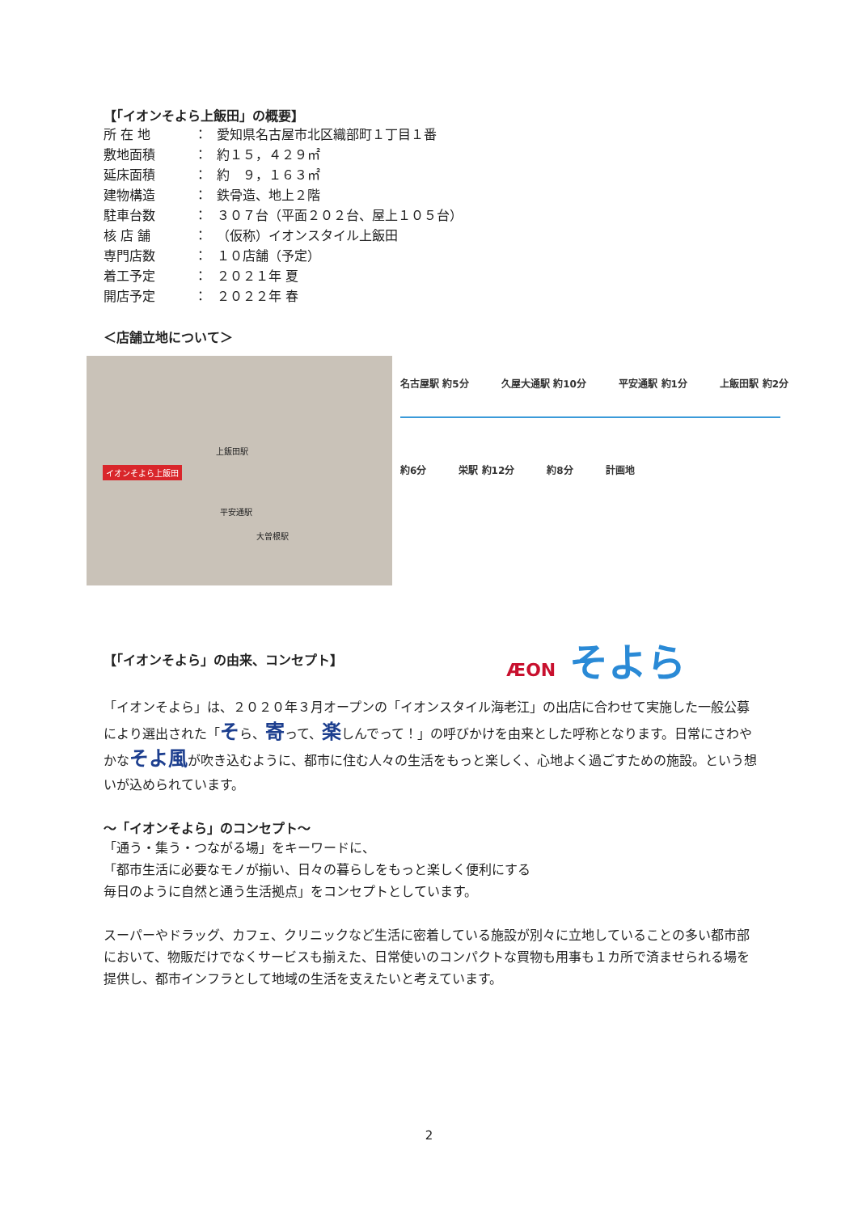【「イオンそよら上飯田」の概要】
所 在 地 ： 愛知県名古屋市北区織部町１丁目１番
敷地面積 ： 約１５，４２９㎡
延床面積 ： 約　９，１６３㎡
建物構造 ： 鉄骨造、地上２階
駐車台数 ： ３０７台（平面２０２台、屋上１０５台）
核 店 舗 ： （仮称）イオンスタイル上飯田
専門店数 ： １０店舗（予定）
着工予定 ： ２０２１年 夏
開店予定 ： ２０２２年 春
＜店舗立地について＞
イオンそよら上飯田
上飯田駅
平安通駅
大曽根駅
名古屋駅 約5分 久屋大通駅 約10分 平安通駅 約1分 上飯田駅 約2分
約6分 栄駅 約12分 約8分 計画地
【「イオンそよら」の由来、コンセプト】
ÆON そよら
「イオンそよら」は、２０２０年３月オープンの「イオンスタイル海老江」の出店に合わせて実施した一般公募により選出された「そら、寄って、楽しんでって！」の呼びかけを由来とした呼称となります。日常にさわやかなそよ風が吹き込むように、都市に住む人々の生活をもっと楽しく、心地よく過ごすための施設。という想いが込められています。
～「イオンそよら」のコンセプト～
「通う・集う・つながる場」をキーワードに、
「都市生活に必要なモノが揃い、日々の暮らしをもっと楽しく便利にする
毎日のように自然と通う生活拠点」をコンセプトとしています。
スーパーやドラッグ、カフェ、クリニックなど生活に密着している施設が別々に立地していることの多い都市部において、物販だけでなくサービスも揃えた、日常使いのコンパクトな買物も用事も１カ所で済ませられる場を提供し、都市インフラとして地域の生活を支えたいと考えています。
2